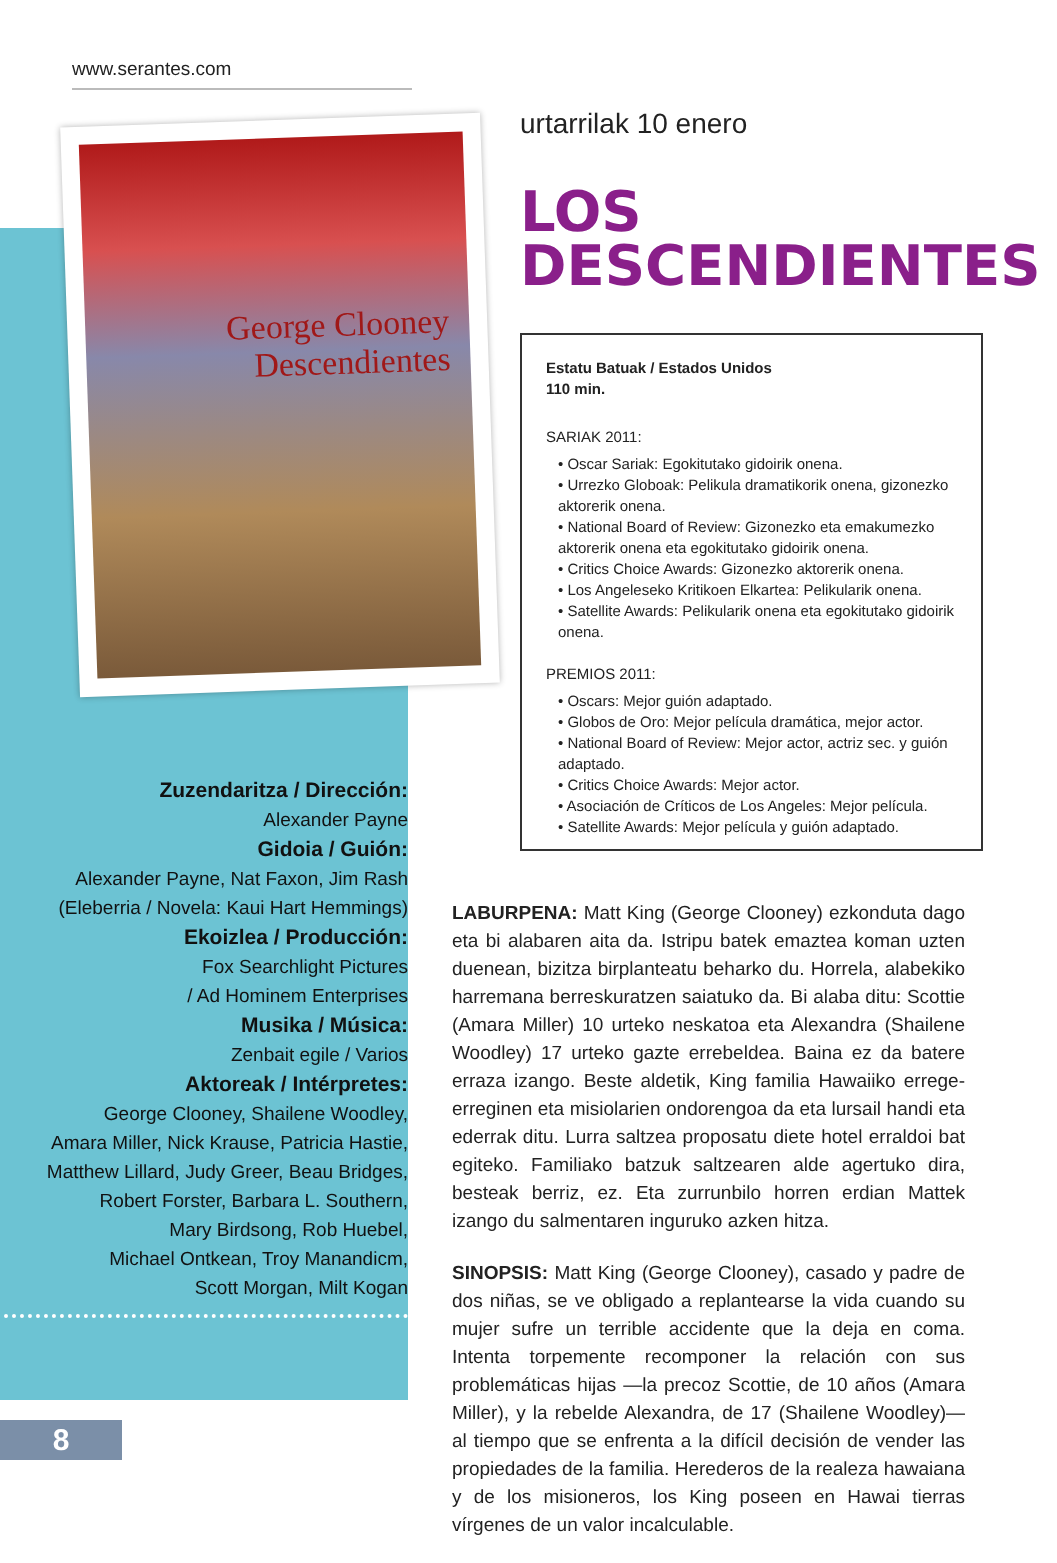www.serantes.com
George Clooney
Descendientes
Zuzendaritza / Dirección:
Alexander Payne
Gidoia / Guión:
Alexander Payne, Nat Faxon, Jim Rash
(Eleberria / Novela: Kaui Hart Hemmings)
Ekoizlea / Producción:
Fox Searchlight Pictures
/ Ad Hominem Enterprises
Musika / Música:
Zenbait egile / Varios
Aktoreak / Intérpretes:
George Clooney, Shailene Woodley,
Amara Miller, Nick Krause, Patricia Hastie,
Matthew Lillard, Judy Greer, Beau Bridges,
Robert Forster, Barbara L. Southern,
Mary Birdsong, Rob Huebel,
Michael Ontkean, Troy Manandicm,
Scott Morgan, Milt Kogan
8
urtarrilak 10 enero
LOS
DESCENDIENTES
Estatu Batuak / Estados Unidos
110 min.
SARIAK 2011:
• Oscar Sariak: Egokitutako gidoirik onena.
• Urrezko Globoak: Pelikula dramatikorik onena, gizonezko aktorerik onena.
• National Board of Review: Gizonezko eta emakumezko aktorerik onena eta egokitutako gidoirik onena.
• Critics Choice Awards: Gizonezko aktorerik onena.
• Los Angeleseko Kritikoen Elkartea: Pelikularik onena.
• Satellite Awards: Pelikularik onena eta egokitutako gidoirik onena.
PREMIOS 2011:
• Oscars: Mejor guión adaptado.
• Globos de Oro: Mejor película dramática, mejor actor.
• National Board of Review: Mejor actor, actriz sec. y guión adaptado.
• Critics Choice Awards: Mejor actor.
• Asociación de Críticos de Los Angeles: Mejor película.
• Satellite Awards: Mejor película y guión adaptado.
LABURPENA: Matt King (George Clooney) ezkonduta dago eta bi alabaren aita da. Istripu batek emaztea koman uzten duenean, bizitza birplanteatu beharko du. Horrela, alabekiko harremana berreskuratzen saiatuko da. Bi alaba ditu: Scottie (Amara Miller) 10 urteko neskatoa eta Alexandra (Shailene Woodley) 17 urteko gazte errebeldea. Baina ez da batere erraza izango. Beste aldetik, King familia Hawaiiko errege-erreginen eta misiolarien ondorengoa da eta lursail handi eta ederrak ditu. Lurra saltzea proposatu diete hotel erraldoi bat egiteko. Familiako batzuk saltzearen alde agertuko dira, besteak berriz, ez. Eta zurrunbilo horren erdian Mattek izango du salmentaren inguruko azken hitza.
SINOPSIS: Matt King (George Clooney), casado y padre de dos niñas, se ve obligado a replantearse la vida cuando su mujer sufre un terrible accidente que la deja en coma. Intenta torpemente recomponer la relación con sus problemáticas hijas —la precoz Scottie, de 10 años (Amara Miller), y la rebelde Alexandra, de 17 (Shailene Woodley)— al tiempo que se enfrenta a la difícil decisión de vender las propiedades de la familia. Herederos de la realeza hawaiana y de los misioneros, los King poseen en Hawai tierras vírgenes de un valor incalculable.